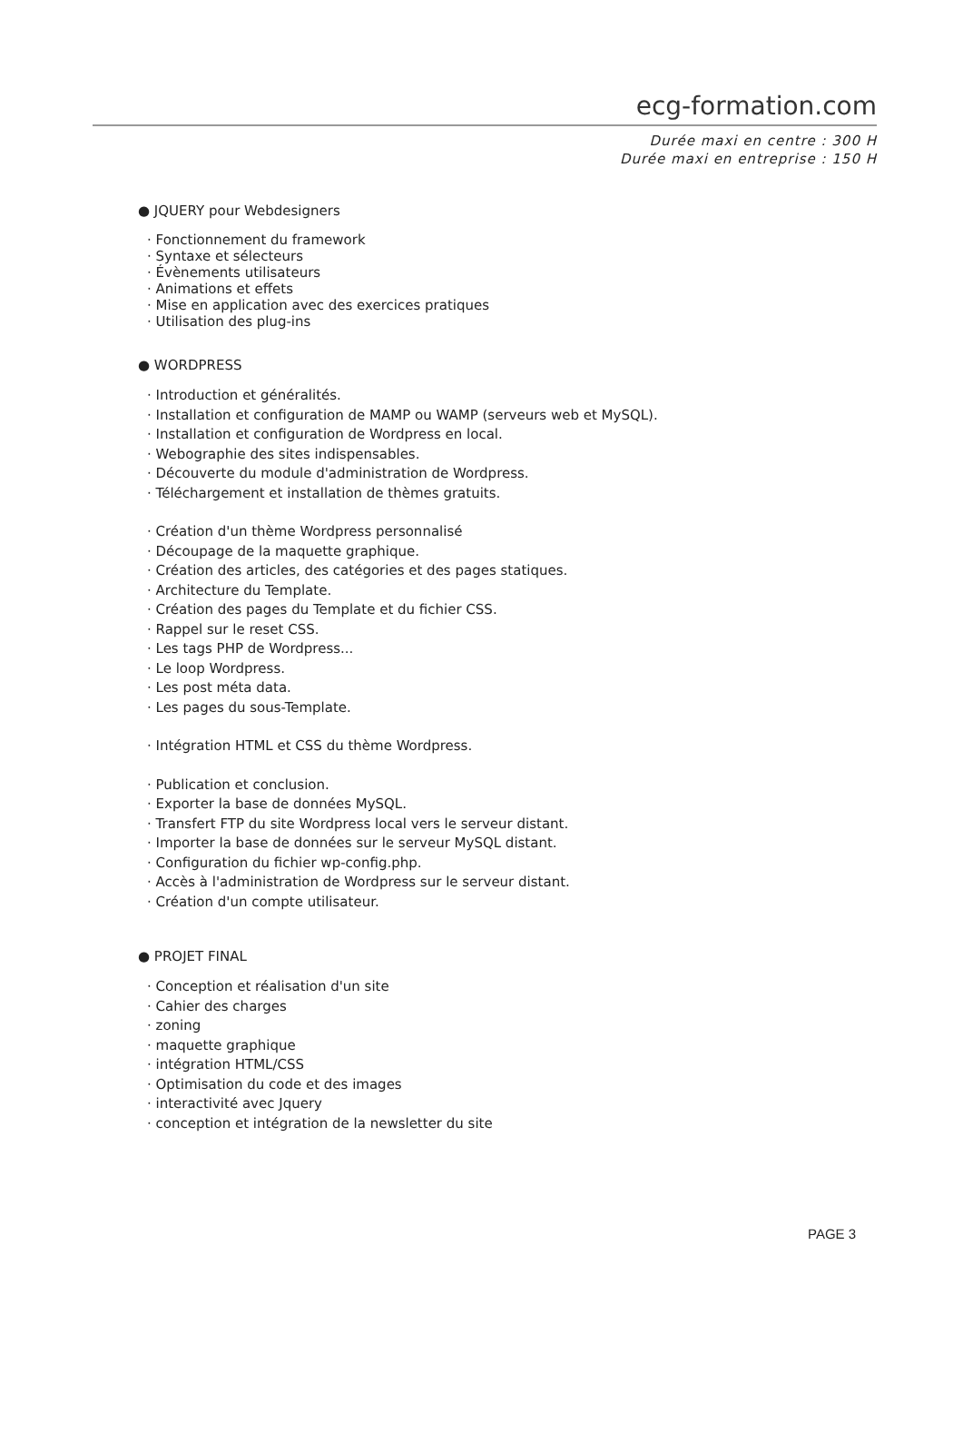ecg-formation.com
Durée maxi en centre : 300 H
Durée maxi en entreprise : 150 H
● JQUERY pour Webdesigners
· Fonctionnement du framework
· Syntaxe et sélecteurs
· Évènements utilisateurs
· Animations et effets
· Mise en application avec des exercices pratiques
· Utilisation des plug-ins
● WORDPRESS
· Introduction et généralités.
· Installation et configuration de MAMP ou WAMP (serveurs web et MySQL).
· Installation et configuration de Wordpress en local.
· Webographie des sites indispensables.
· Découverte du module d'administration de Wordpress.
· Téléchargement et installation de thèmes gratuits.
· Création d'un thème Wordpress personnalisé
· Découpage de la maquette graphique.
· Création des articles, des catégories et des pages statiques.
· Architecture du Template.
· Création des pages du Template et du fichier CSS.
· Rappel sur le reset CSS.
· Les tags PHP de Wordpress...
· Le loop Wordpress.
· Les post méta data.
· Les pages du sous-Template.
· Intégration HTML et CSS du thème Wordpress.
· Publication et conclusion.
· Exporter la base de données MySQL.
· Transfert FTP du site Wordpress local vers le serveur distant.
· Importer la base de données sur le serveur MySQL distant.
· Configuration du fichier wp-config.php.
· Accès à l'administration de Wordpress sur le serveur distant.
· Création d'un compte utilisateur.
● PROJET FINAL
· Conception et réalisation d'un site
· Cahier des charges
· zoning
· maquette graphique
· intégration HTML/CSS
· Optimisation du code et des images
· interactivité avec Jquery
· conception et intégration de la newsletter du site
PAGE 3